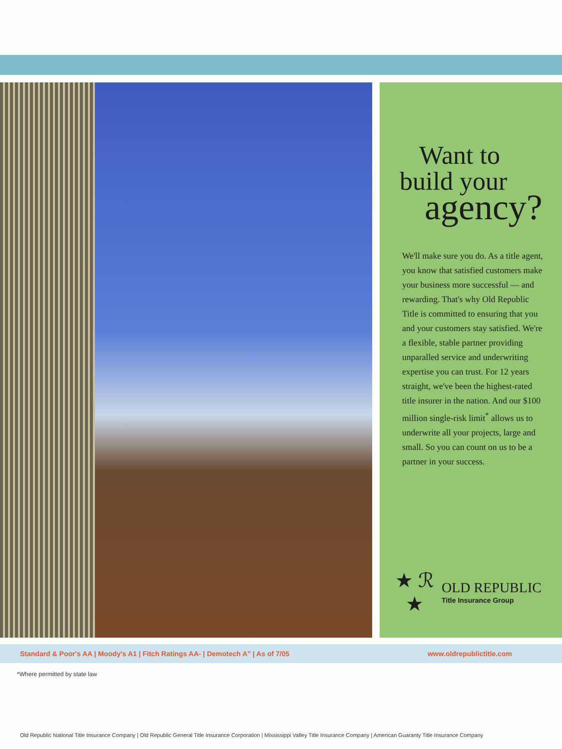Want to
build your
agency?
We'll make sure you do. As a title agent, you know that satisfied customers make your business more successful — and rewarding. That's why Old Republic Title is committed to ensuring that you and your customers stay satisfied. We're a flexible, stable partner providing unparalled service and underwriting expertise you can trust. For 12 years straight, we've been the highest-rated title insurer in the nation. And our $100 million single-risk limit<sup>*</sup> allows us to underwrite all your projects, large and small. So you can count on us to be a partner in your success.
★ ℛ ★
OLD REPUBLIC
Title Insurance Group
Standard & Poor's AA | Moody's A1 | Fitch Ratings AA- | Demotech A" | As of 7/05 www.oldrepublictitle.com
*Where permitted by state law
Old Republic National Title Insurance Company | Old Republic General Title Insurance Corporation | Mississippi Valley Title Insurance Company | American Guaranty Title Insurance Company